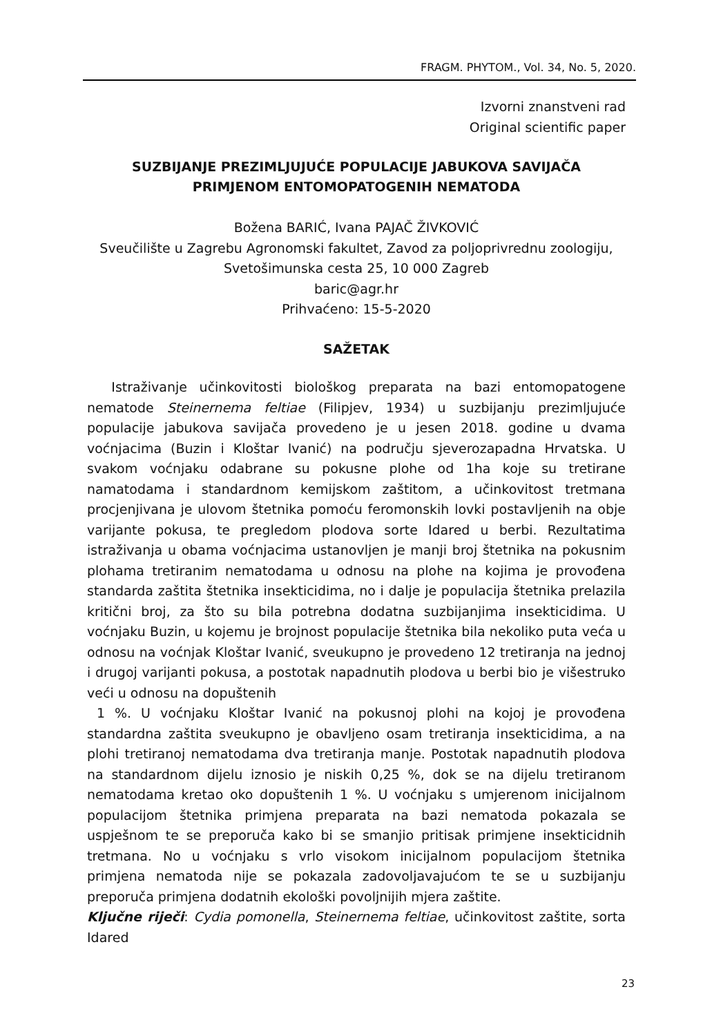FRAGM. PHYTOM., Vol. 34, No. 5, 2020.
Izvorni znanstveni rad
Original scientific paper
SUZBIJANJE PREZIMLJUJUĆE POPULACIJE JABUKOVA SAVIJAČA
PRIMJENOM ENTOMOPATOGENIH NEMATODA
Božena BARIĆ, Ivana PAJAČ ŽIVKOVIĆ
Sveučilište u Zagrebu Agronomski fakultet, Zavod za poljoprivrednu zoologiju,
Svetošimunska cesta 25, 10 000 Zagreb
baric@agr.hr
Prihvaćeno: 15-5-2020
SAŽETAK
Istraživanje učinkovitosti biološkog preparata na bazi entomopatogene nematode Steinernema feltiae (Filipjev, 1934) u suzbijanju prezimljujuće populacije jabukova savijača provedeno je u jesen 2018. godine u dvama voćnjacima (Buzin i Kloštar Ivanić) na području sjeverozapadna Hrvatska. U svakom voćnjaku odabrane su pokusne plohe od 1ha koje su tretirane namatodama i standardnom kemijskom zaštitom, a učinkovitost tretmana procjenjivana je ulovom štetnika pomoću feromonskih lovki postavljenih na obje varijante pokusa, te pregledom plodova sorte Idared u berbi. Rezultatima istraživanja u obama voćnjacima ustanovljen je manji broj štetnika na pokusnim plohama tretiranim nematodama u odnosu na plohe na kojima je provođena standarda zaštita štetnika insekticidima, no i dalje je populacija štetnika prelazila kritični broj, za što su bila potrebna dodatna suzbijanjima insekticidima. U voćnjaku Buzin, u kojemu je brojnost populacije štetnika bila nekoliko puta veća u odnosu na voćnjak Kloštar Ivanić, sveukupno je provedeno 12 tretiranja na jednoj i drugoj varijanti pokusa, a postotak napadnutih plodova u berbi bio je višestruko veći u odnosu na dopuštenih
1 %. U voćnjaku Kloštar Ivanić na pokusnoj plohi na kojoj je provođena standardna zaštita sveukupno je obavljeno osam tretiranja insekticidima, a na plohi tretiranoj nematodama dva tretiranja manje. Postotak napadnutih plodova na standardnom dijelu iznosio je niskih 0,25 %, dok se na dijelu tretiranom nematodama kretao oko dopuštenih 1 %. U voćnjaku s umjerenom inicijalnom populacijom štetnika primjena preparata na bazi nematoda pokazala se uspješnom te se preporuča kako bi se smanjio pritisak primjene insekticidnih tretmana. No u voćnjaku s vrlo visokom inicijalnom populacijom štetnika primjena nematoda nije se pokazala zadovoljavajućom te se u suzbijanju preporuča primjena dodatnih ekološki povoljnijih mjera zaštite.
Ključne riječi: Cydia pomonella, Steinernema feltiae, učinkovitost zaštite, sorta Idared
23